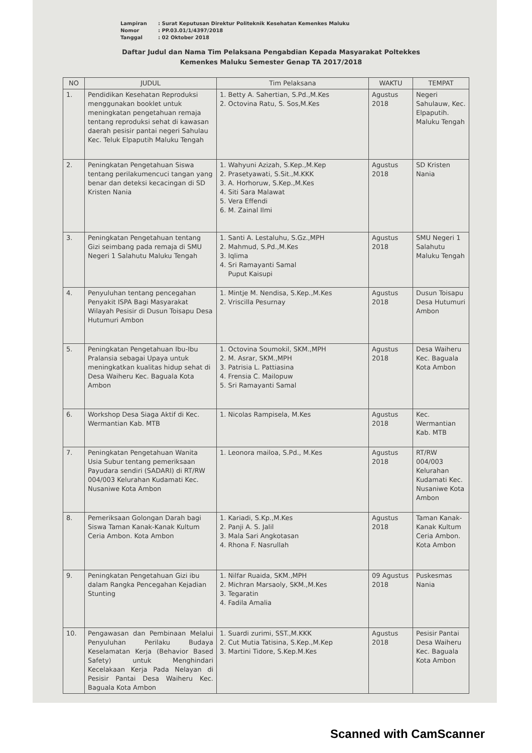Lampiran: Surat Keputusan Direktur Politeknik Kesehatan Kemenkes Maluku
Nomor: PP.03.01/1/4397/2018
Tanggal: 02 Oktober 2018
Daftar Judul dan Nama Tim Pelaksana Pengabdian Kepada Masyarakat Poltekkes
Kemenkes Maluku Semester Genap TA 2017/2018
| NO | JUDUL | Tim Pelaksana | WAKTU | TEMPAT |
| --- | --- | --- | --- | --- |
| 1. | Pendidikan Kesehatan Reproduksi menggunakan booklet untuk meningkatan pengetahuan remaja tentang reproduksi sehat di kawasan daerah pesisir pantai negeri Sahulau Kec. Teluk Elpaputih Maluku Tengah | 1. Betty A. Sahertian, S.Pd.,M.Kes 2. Octovina Ratu, S. Sos,M.Kes | Agustus 2018 | Negeri Sahulauw, Kec. Elpaputih. Maluku Tengah |
| 2. | Peningkatan Pengetahuan Siswa tentang perilakumencuci tangan yang benar dan deteksi kecacingan di SD Kristen Nania | 1. Wahyuni Azizah, S.Kep.,M.Kep 2. Prasetyawati, S.Sit.,M.KKK 3. A. Horhoruw, S.Kep.,M.Kes 4. Siti Sara Malawat 5. Vera Effendi 6. M. Zainal Ilmi | Agustus 2018 | SD Kristen Nania |
| 3. | Peningkatan Pengetahuan tentang Gizi seimbang pada remaja di SMU Negeri 1 Salahutu Maluku Tengah | 1. Santi A. Lestaluhu, S.Gz.,MPH 2. Mahmud, S.Pd.,M.Kes 3. Iqlima 4. Sri Ramayanti Samal Puput Kaisupi | Agustus 2018 | SMU Negeri 1 Salahutu Maluku Tengah |
| 4. | Penyuluhan tentang pencegahan Penyakit ISPA Bagi Masyarakat Wilayah Pesisir di Dusun Toisapu Desa Hutumuri Ambon | 1. Mintje M. Nendisa, S.Kep.,M.Kes 2. Vriscilla Pesurnay | Agustus 2018 | Dusun Toisapu Desa Hutumuri Ambon |
| 5. | Peningkatan Pengetahuan Ibu-Ibu Pralansia sebagai Upaya untuk meningkatkan kualitas hidup sehat di Desa Waiheru Kec. Baguala Kota Ambon | 1. Octovina Soumokil, SKM.,MPH 2. M. Asrar, SKM.,MPH 3. Patrisia L. Pattiasina 4. Frensia C. Mailopuw 5. Sri Ramayanti Samal | Agustus 2018 | Desa Waiheru Kec. Baguala Kota Ambon |
| 6. | Workshop Desa Siaga Aktif di Kec. Wermantian Kab. MTB | 1. Nicolas Rampisela, M.Kes | Agustus 2018 | Kec. Wermantian Kab. MTB |
| 7. | Peningkatan Pengetahuan Wanita Usia Subur tentang pemeriksaan Payudara sendiri (SADARI) di RT/RW 004/003 Kelurahan Kudamati Kec. Nusaniwe Kota Ambon | 1. Leonora mailoa, S.Pd., M.Kes | Agustus 2018 | RT/RW 004/003 Kelurahan Kudamati Kec. Nusaniwe Kota Ambon |
| 8. | Pemeriksaan Golongan Darah bagi Siswa Taman Kanak-Kanak Kultum Ceria Ambon. Kota Ambon | 1. Kariadi, S.Kp.,M.Kes 2. Panji A. S. Jalil 3. Mala Sari Angkotasan 4. Rhona F. Nasrullah | Agustus 2018 | Taman Kanak-Kanak Kultum Ceria Ambon. Kota Ambon |
| 9. | Peningkatan Pengetahuan Gizi ibu dalam Rangka Pencegahan Kejadian Stunting | 1. Nilfar Ruaida, SKM.,MPH 2. Michran Marsaoly, SKM.,M.Kes 3. Tegaratin 4. Fadila Amalia | 09 Agustus 2018 | Puskesmas Nania |
| 10. | Pengawasan dan Pembinaan Melalui Penyuluhan Perilaku Budaya Keselamatan Kerja (Behavior Based Safety) untuk Menghindari Kecelakaan Kerja Pada Nelayan di Pesisir Pantai Desa Waiheru Kec. Baguala Kota Ambon | 1. Suardi zurimi, SST.,M.KKK 2. Cut Mutia Tatisina, S.Kep.,M.Kep 3. Martini Tidore, S.Kep.M.Kes | Agustus 2018 | Pesisir Pantai Desa Waiheru Kec. Baguala Kota Ambon |
Scanned with CamScanner